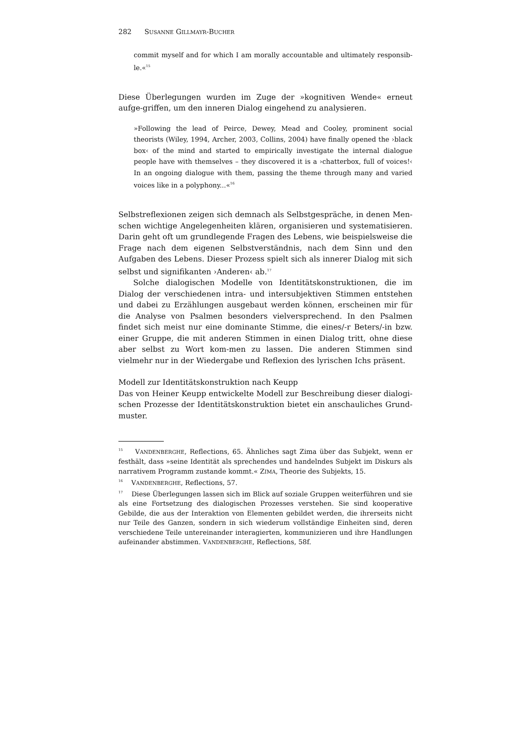282 S USANNE G ILLMAYR-B UCHER
commit myself and for which I am morally accountable and ultimately responsib-le.«<sup>15</sup>
Diese Überlegungen wurden im Zuge der »kognitiven Wende« erneut aufge-griffen, um den inneren Dialog eingehend zu analysieren.
»Following the lead of Peirce, Dewey, Mead and Cooley, prominent social theorists (Wiley, 1994, Archer, 2003, Collins, 2004) have finally opened the ›black box‹ of the mind and started to empirically investigate the internal dialogue people have with themselves – they discovered it is a ›chatterbox, full of voices!‹ In an ongoing dialogue with them, passing the theme through many and varied voices like in a polyphony...«<sup>16</sup>
Selbstreflexionen zeigen sich demnach als Selbstgespräche, in denen Men-schen wichtige Angelegenheiten klären, organisieren und systematisieren. Darin geht oft um grundlegende Fragen des Lebens, wie beispielsweise die Frage nach dem eigenen Selbstverständnis, nach dem Sinn und den Aufgaben des Lebens. Dieser Prozess spielt sich als innerer Dialog mit sich selbst und signifikanten ›Anderen‹ ab.<sup>17</sup>
Solche dialogischen Modelle von Identitätskonstruktionen, die im Dialog der verschiedenen intra- und intersubjektiven Stimmen entstehen und dabei zu Erzählungen ausgebaut werden können, erscheinen mir für die Analyse von Psalmen besonders vielversprechend. In den Psalmen findet sich meist nur eine dominante Stimme, die eines/-r Beters/-in bzw. einer Gruppe, die mit anderen Stimmen in einen Dialog tritt, ohne diese aber selbst zu Wort kom-men zu lassen. Die anderen Stimmen sind vielmehr nur in der Wiedergabe und Reflexion des lyrischen Ichs präsent.
Modell zur Identitätskonstruktion nach Keupp
Das von Heiner Keupp entwickelte Modell zur Beschreibung dieser dialogi-schen Prozesse der Identitätskonstruktion bietet ein anschauliches Grund-muster.
<sup>15</sup> VANDENBERGHE, Reflections, 65. Ähnliches sagt Zima über das Subjekt, wenn er festhält, dass »seine Identität als sprechendes und handelndes Subjekt im Diskurs als narrativem Programm zustande kommt.« ZIMA, Theorie des Subjekts, 15.
<sup>16</sup> VANDENBERGHE, Reflections, 57.
<sup>17</sup> Diese Überlegungen lassen sich im Blick auf soziale Gruppen weiterführen und sie als eine Fortsetzung des dialogischen Prozesses verstehen. Sie sind kooperative Gebilde, die aus der Interaktion von Elementen gebildet werden, die ihrerseits nicht nur Teile des Ganzen, sondern in sich wiederum vollständige Einheiten sind, deren verschiedene Teile untereinander interagierten, kommunizieren und ihre Handlungen aufeinander abstimmen. VANDENBERGHE, Reflections, 58f.